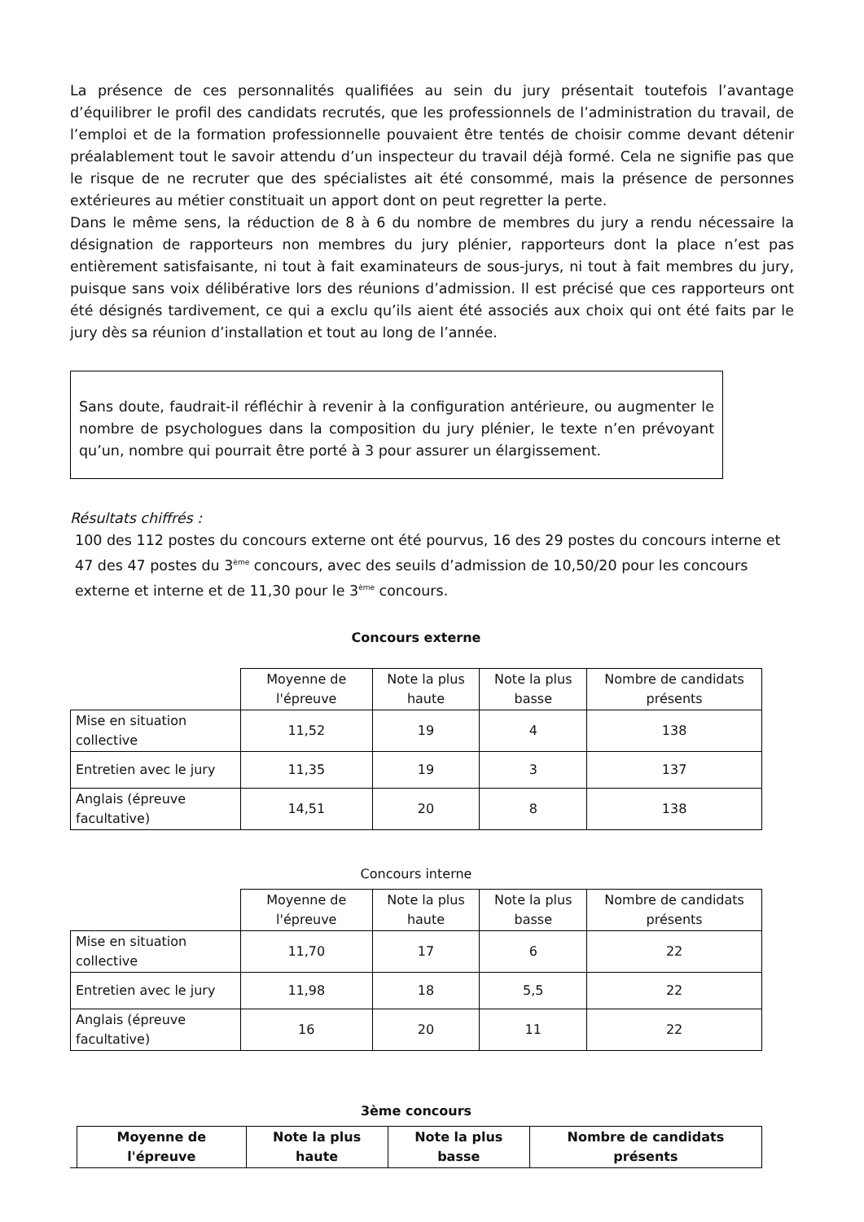La présence de ces personnalités qualifiées au sein du jury présentait toutefois l’avantage d’équilibrer le profil des candidats recrutés, que les professionnels de l’administration du travail, de l’emploi et de la formation professionnelle pouvaient être tentés de choisir comme devant détenir préalablement tout le savoir attendu d’un inspecteur du travail déjà formé. Cela ne signifie pas que le risque de ne recruter que des spécialistes ait été consommé, mais la présence de personnes extérieures au métier constituait un apport dont on peut regretter la perte.
Dans le même sens, la réduction de 8 à 6 du nombre de membres du jury a rendu nécessaire la désignation de rapporteurs non membres du jury plénier, rapporteurs dont la place n’est pas entièrement satisfaisante, ni tout à fait examinateurs de sous-jurys, ni tout à fait membres du jury, puisque sans voix délibérative lors des réunions d’admission. Il est précisé que ces rapporteurs ont été désignés tardivement, ce qui a exclu qu’ils aient été associés aux choix qui ont été faits par le jury dès sa réunion d’installation et tout au long de l’année.
Sans doute, faudrait-il réfléchir à revenir à la configuration antérieure, ou augmenter le nombre de psychologues dans la composition du jury plénier, le texte n’en prévoyant qu’un, nombre qui pourrait être porté à 3 pour assurer un élargissement.
Résultats chiffrés :
100 des 112 postes du concours externe ont été pourvus, 16 des 29 postes du concours interne et 47 des 47 postes du 3<sup>ème</sup> concours, avec des seuils d’admission de 10,50/20 pour les concours externe et interne et de 11,30 pour le 3<sup>ème</sup> concours.
Concours externe
| | Moyenne de l'épreuve | Note la plus haute | Note la plus basse | Nombre de candidats présents |
| --- | --- | --- | --- | --- |
| Mise en situation collective | 11,52 | 19 | 4 | 138 |
| Entretien avec le jury | 11,35 | 19 | 3 | 137 |
| Anglais (épreuve facultative) | 14,51 | 20 | 8 | 138 |
Concours interne
| | Moyenne de l'épreuve | Note la plus haute | Note la plus basse | Nombre de candidats présents |
| --- | --- | --- | --- | --- |
| Mise en situation collective | 11,70 | 17 | 6 | 22 |
| Entretien avec le jury | 11,98 | 18 | 5,5 | 22 |
| Anglais (épreuve facultative) | 16 | 20 | 11 | 22 |
3ème concours
| | Moyenne de l'épreuve | Note la plus haute | Note la plus basse | Nombre de candidats présents |
| --- | --- | --- | --- | --- |